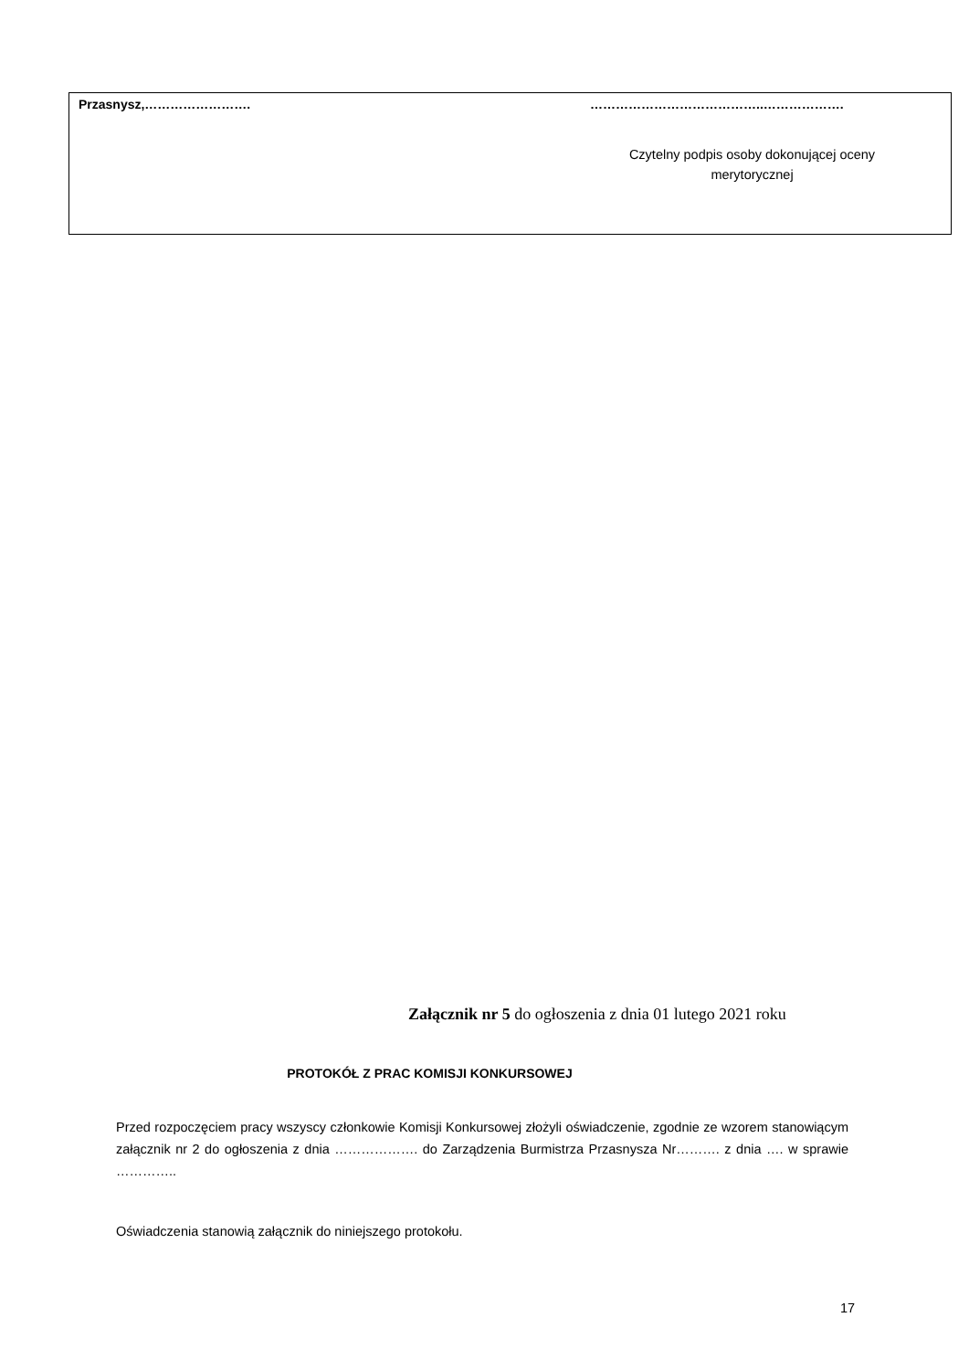| Przasnysz,……………………. | …………………………………..………………. Czytelny podpis osoby dokonującej oceny merytorycznej |
Załącznik nr 5 do ogłoszenia z dnia 01 lutego 2021 roku
PROTOKÓŁ Z PRAC KOMISJI KONKURSOWEJ
Przed rozpoczęciem pracy wszyscy członkowie Komisji Konkursowej złożyli oświadczenie, zgodnie ze wzorem stanowiącym załącznik nr 2 do ogłoszenia z dnia ………………. do Zarządzenia Burmistrza Przasnysza Nr………. z dnia …. w sprawie …………..
Oświadczenia stanowią załącznik do niniejszego protokołu.
17